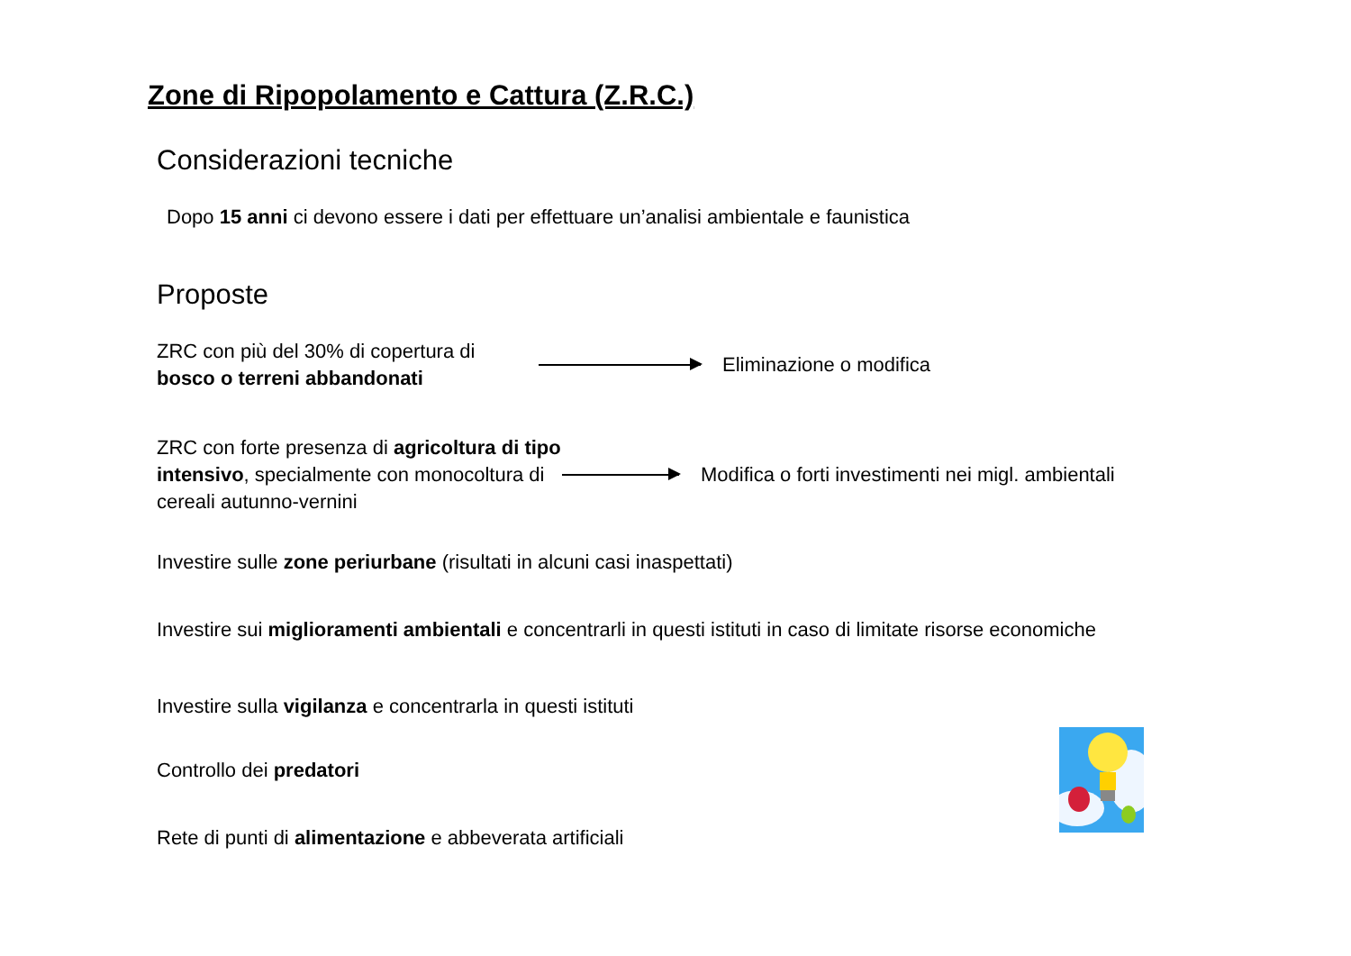Zone di Ripopolamento e Cattura (Z.R.C.)
Considerazioni tecniche
Dopo 15 anni ci devono essere i dati per effettuare un’analisi ambientale e faunistica
Proposte
ZRC con più del 30% di copertura di bosco o terreni abbandonati
Eliminazione o modifica
ZRC con forte presenza di agricoltura di tipo intensivo, specialmente con monocoltura di cereali autunno-vernini
Modifica o forti investimenti nei migl. ambientali
Investire sulle zone periurbane (risultati in alcuni casi inaspettati)
Investire sui miglioramenti ambientali e concentrarli in questi istituti in caso di limitate risorse economiche
Investire sulla vigilanza e concentrarla in questi istituti
Controllo dei predatori
Rete di punti di alimentazione e abbeverata artificiali